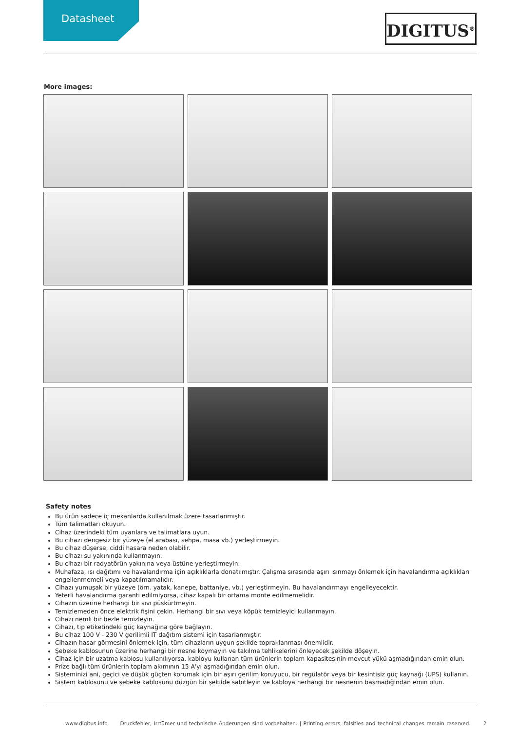Datasheet DIGITUS<sup>®</sup>
More images:
Safety notes
Bu ürün sadece iç mekanlarda kullanılmak üzere tasarlanmıştır.
Tüm talimatları okuyun.
Cihaz üzerindeki tüm uyarılara ve talimatlara uyun.
Bu cihazı dengesiz bir yüzeye (el arabası, sehpa, masa vb.) yerleştirmeyin.
Bu cihaz düşerse, ciddi hasara neden olabilir.
Bu cihazı su yakınında kullanmayın.
Bu cihazı bir radyatörün yakınına veya üstüne yerleştirmeyin.
Muhafaza, ısı dağıtımı ve havalandırma için açıklıklarla donatılmıştır. Çalışma sırasında aşırı ısınmayı önlemek için havalandırma açıklıkları engellenmemeli veya kapatılmamalıdır.
Cihazı yumuşak bir yüzeye (örn. yatak, kanepe, battaniye, vb.) yerleştirmeyin. Bu havalandırmayı engelleyecektir.
Yeterli havalandırma garanti edilmiyorsa, cihaz kapalı bir ortama monte edilmemelidir.
Cihazın üzerine herhangi bir sıvı püskürtmeyin.
Temizlemeden önce elektrik fişini çekin. Herhangi bir sıvı veya köpük temizleyici kullanmayın.
Cihazı nemli bir bezle temizleyin.
Cihazı, tip etiketindeki güç kaynağına göre bağlayın.
Bu cihaz 100 V - 230 V gerilimli IT dağıtım sistemi için tasarlanmıştır.
Cihazın hasar görmesini önlemek için, tüm cihazların uygun şekilde topraklanması önemlidir.
Şebeke kablosunun üzerine herhangi bir nesne koymayın ve takılma tehlikelerini önleyecek şekilde döşeyin.
Cihaz için bir uzatma kablosu kullanılıyorsa, kabloyu kullanan tüm ürünlerin toplam kapasitesinin mevcut yükü aşmadığından emin olun.
Prize bağlı tüm ürünlerin toplam akımının 15 A'yı aşmadığından emin olun.
Sisteminizi ani, geçici ve düşük güçten korumak için bir aşırı gerilim koruyucu, bir regülatör veya bir kesintisiz güç kaynağı (UPS) kullanın.
Sistem kablosunu ve şebeke kablosunu düzgün bir şekilde sabitleyin ve kabloya herhangi bir nesnenin basmadığından emin olun.
www.digitus.info Druckfehler, Irrtümer und technische Änderungen sind vorbehalten. | Printing errors, falsities and technical changes remain reserved. 2